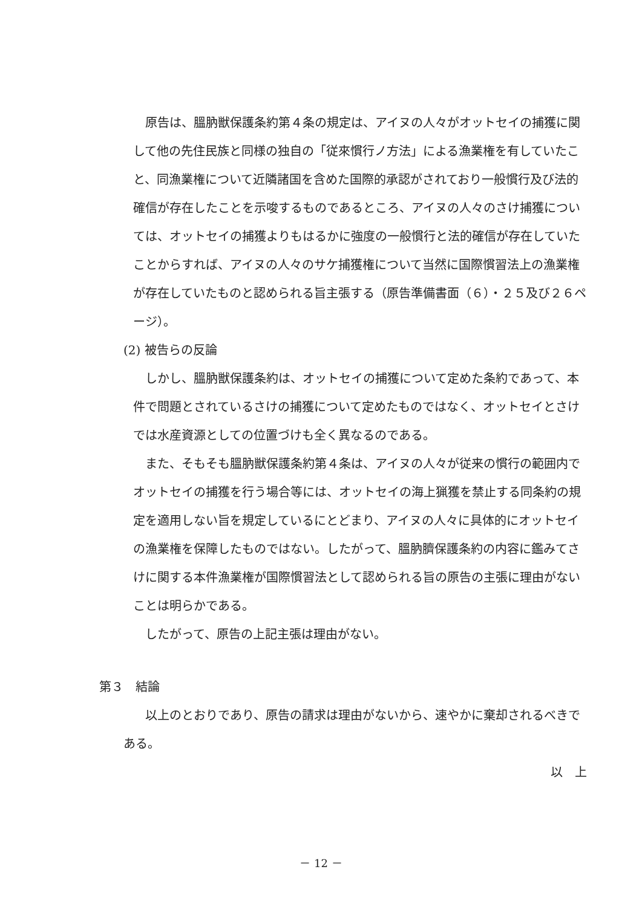原告は、膃肭獣保護条約第４条の規定は、アイヌの人々がオットセイの捕獲に関して他の先住民族と同様の独自の「従來慣行ノ方法」による漁業権を有していたこと、同漁業権について近隣諸国を含めた国際的承認がされており一般慣行及び法的確信が存在したことを示唆するものであるところ、アイヌの人々のさけ捕獲については、オットセイの捕獲よりもはるかに強度の一般慣行と法的確信が存在していたことからすれば、アイヌの人々のサケ捕獲権について当然に国際慣習法上の漁業権が存在していたものと認められる旨主張する（原告準備書面（６）・２５及び２６ページ）。
(2) 被告らの反論
しかし、膃肭獣保護条約は、オットセイの捕獲について定めた条約であって、本件で問題とされているさけの捕獲について定めたものではなく、オットセイとさけでは水産資源としての位置づけも全く異なるのである。
また、そもそも膃肭獣保護条約第４条は、アイヌの人々が従来の慣行の範囲内でオットセイの捕獲を行う場合等には、オットセイの海上猟獲を禁止する同条約の規定を適用しない旨を規定しているにとどまり、アイヌの人々に具体的にオットセイの漁業権を保障したものではない。したがって、膃肭臍保護条約の内容に鑑みてさけに関する本件漁業権が国際慣習法として認められる旨の原告の主張に理由がないことは明らかである。
したがって、原告の上記主張は理由がない。
第３　結論
以上のとおりであり、原告の請求は理由がないから、速やかに棄却されるべきである。
以　上
－ 12 －